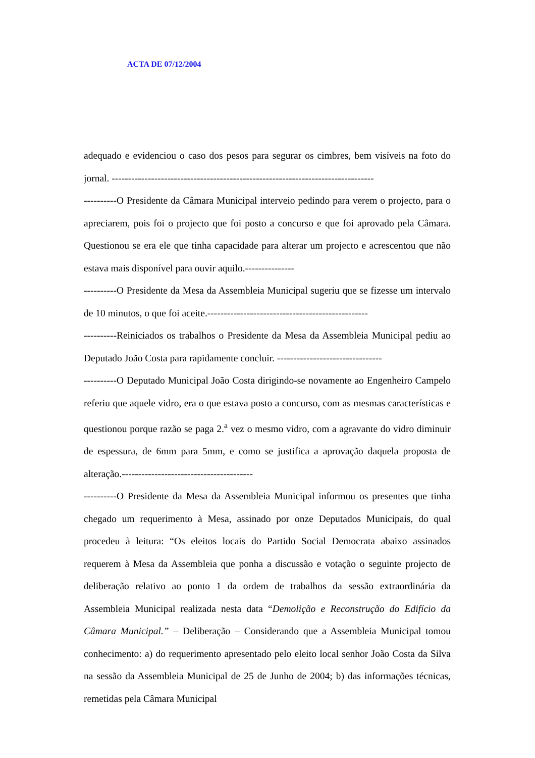ACTA DE 07/12/2004
adequado e evidenciou o caso dos pesos para segurar os cimbres, bem visíveis na foto do jornal. --------------------------------------------------------------------------------
----------O Presidente da Câmara Municipal interveio pedindo para verem o projecto, para o apreciarem, pois foi o projecto que foi posto a concurso e que foi aprovado pela Câmara. Questionou se era ele que tinha capacidade para alterar um projecto e acrescentou que não estava mais disponível para ouvir aquilo.---------------
----------O Presidente da Mesa da Assembleia Municipal sugeriu que se fizesse um intervalo de 10 minutos, o que foi aceite.-------------------------------------------------
----------Reiniciados os trabalhos o Presidente da Mesa da Assembleia Municipal pediu ao Deputado João Costa para rapidamente concluir. --------------------------------
----------O Deputado Municipal João Costa dirigindo-se novamente ao Engenheiro Campelo referiu que aquele vidro, era o que estava posto a concurso, com as mesmas características e questionou porque razão se paga 2.<sup>a</sup> vez o mesmo vidro, com a agravante do vidro diminuir de espessura, de 6mm para 5mm, e como se justifica a aprovação daquela proposta de alteração.----------------------------------------
----------O Presidente da Mesa da Assembleia Municipal informou os presentes que tinha chegado um requerimento à Mesa, assinado por onze Deputados Municipais, do qual procedeu à leitura: “Os eleitos locais do Partido Social Democrata abaixo assinados requerem à Mesa da Assembleia que ponha a discussão e votação o seguinte projecto de deliberação relativo ao ponto 1 da ordem de trabalhos da sessão extraordinária da Assembleia Municipal realizada nesta data “Demolição e Reconstrução do Edifício da Câmara Municipal.” – Deliberação – Considerando que a Assembleia Municipal tomou conhecimento: a) do requerimento apresentado pelo eleito local senhor João Costa da Silva na sessão da Assembleia Municipal de 25 de Junho de 2004; b) das informações técnicas, remetidas pela Câmara Municipal